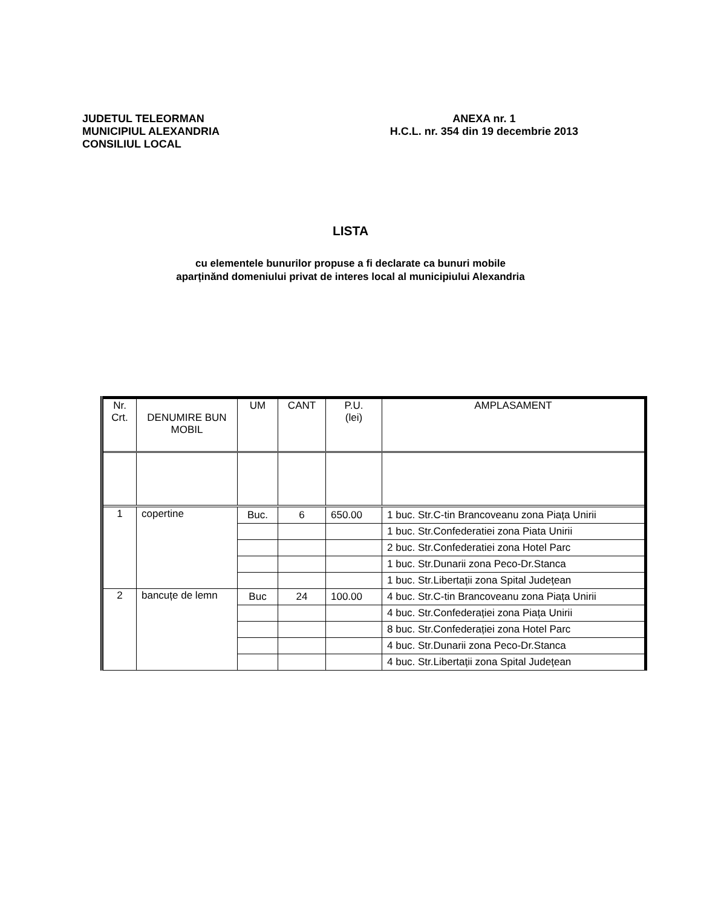JUDETUL TELEORMAN
MUNICIPIUL ALEXANDRIA
CONSILIUL LOCAL
ANEXA nr. 1
H.C.L. nr. 354 din 19 decembrie 2013
LISTA
cu elementele bunurilor propuse a fi declarate ca bunuri mobile
aparținănd domeniului privat de interes local al municipiului Alexandria
| Nr. Crt. | DENUMIRE BUN MOBIL | UM | CANT | P.U. (lei) | AMPLASAMENT |
| 1 | copertine | Buc. | 6 | 650.00 | 1 buc. Str.C-tin Brancoveanu zona Piața Unirii |
| | | | | | 1 buc. Str.Confederatiei zona Piata Unirii |
| | | | | | 2 buc. Str.Confederatiei zona Hotel Parc |
| | | | | | 1 buc. Str.Dunarii zona Peco-Dr.Stanca |
| | | | | | 1 buc. Str.Libertații zona Spital Județean |
| 2 | bancuțe de lemn | Buc | 24 | 100.00 | 4 buc. Str.C-tin Brancoveanu zona Piața Unirii |
| | | | | | 4 buc. Str.Confederației zona Piața Unirii |
| | | | | | 8 buc. Str.Confederației zona Hotel Parc |
| | | | | | 4 buc. Str.Dunarii zona Peco-Dr.Stanca |
| | | | | | 4 buc. Str.Libertații zona Spital Județean |